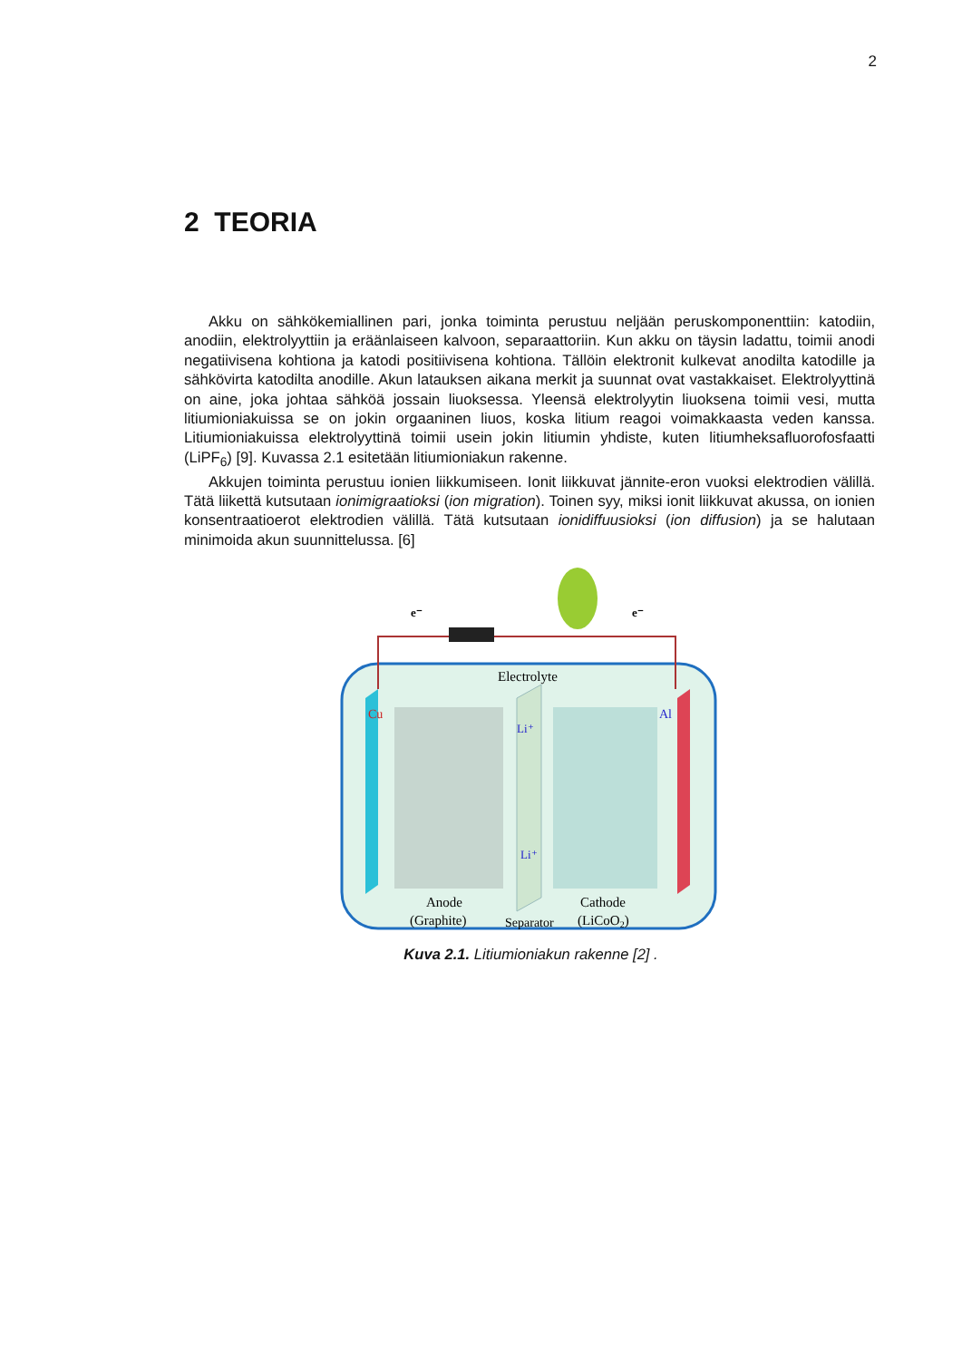2
2 TEORIA
Akku on sähkökemiallinen pari, jonka toiminta perustuu neljään peruskomponenttiin: katodiin, anodiin, elektrolyyttiin ja eräänlaiseen kalvoon, separaattoriin. Kun akku on täysin ladattu, toimii anodi negatiivisena kohtiona ja katodi positiivisena kohtiona. Tällöin elektronit kulkevat anodilta katodille ja sähkövirta katodilta anodille. Akun latauksen aikana merkit ja suunnat ovat vastakkaiset. Elektrolyyttinä on aine, joka johtaa sähköä jossain liuoksessa. Yleensä elektrolyytin liuoksena toimii vesi, mutta litiumioniakuissa se on jokin orgaaninen liuos, koska litium reagoi voimakkaasta veden kanssa. Litiumioniakuissa elektrolyyttinä toimii usein jokin litiumin yhdiste, kuten litiumheksafluorofosfaatti (LiPF<sub>6</sub>) [9]. Kuvassa 2.1 esitetään litiumioniakun rakenne.
Akkujen toiminta perustuu ionien liikkumiseen. Ionit liikkuvat jännite-eron vuoksi elektrodien välillä. Tätä liikettä kutsutaan ionimigraatioksi (ion migration). Toinen syy, miksi ionit liikkuvat akussa, on ionien konsentraatioerot elektrodien välillä. Tätä kutsutaan ionidiffuusioksi (ion diffusion) ja se halutaan minimoida akun suunnittelussa. [6]
e⁻
e⁻
Electrolyte
Cu
Al
Li⁺
Li⁺
Anode
(Graphite)
Separator
Cathode
(LiCoO2)
Kuva 2.1. Litiumioniakun rakenne [2] .